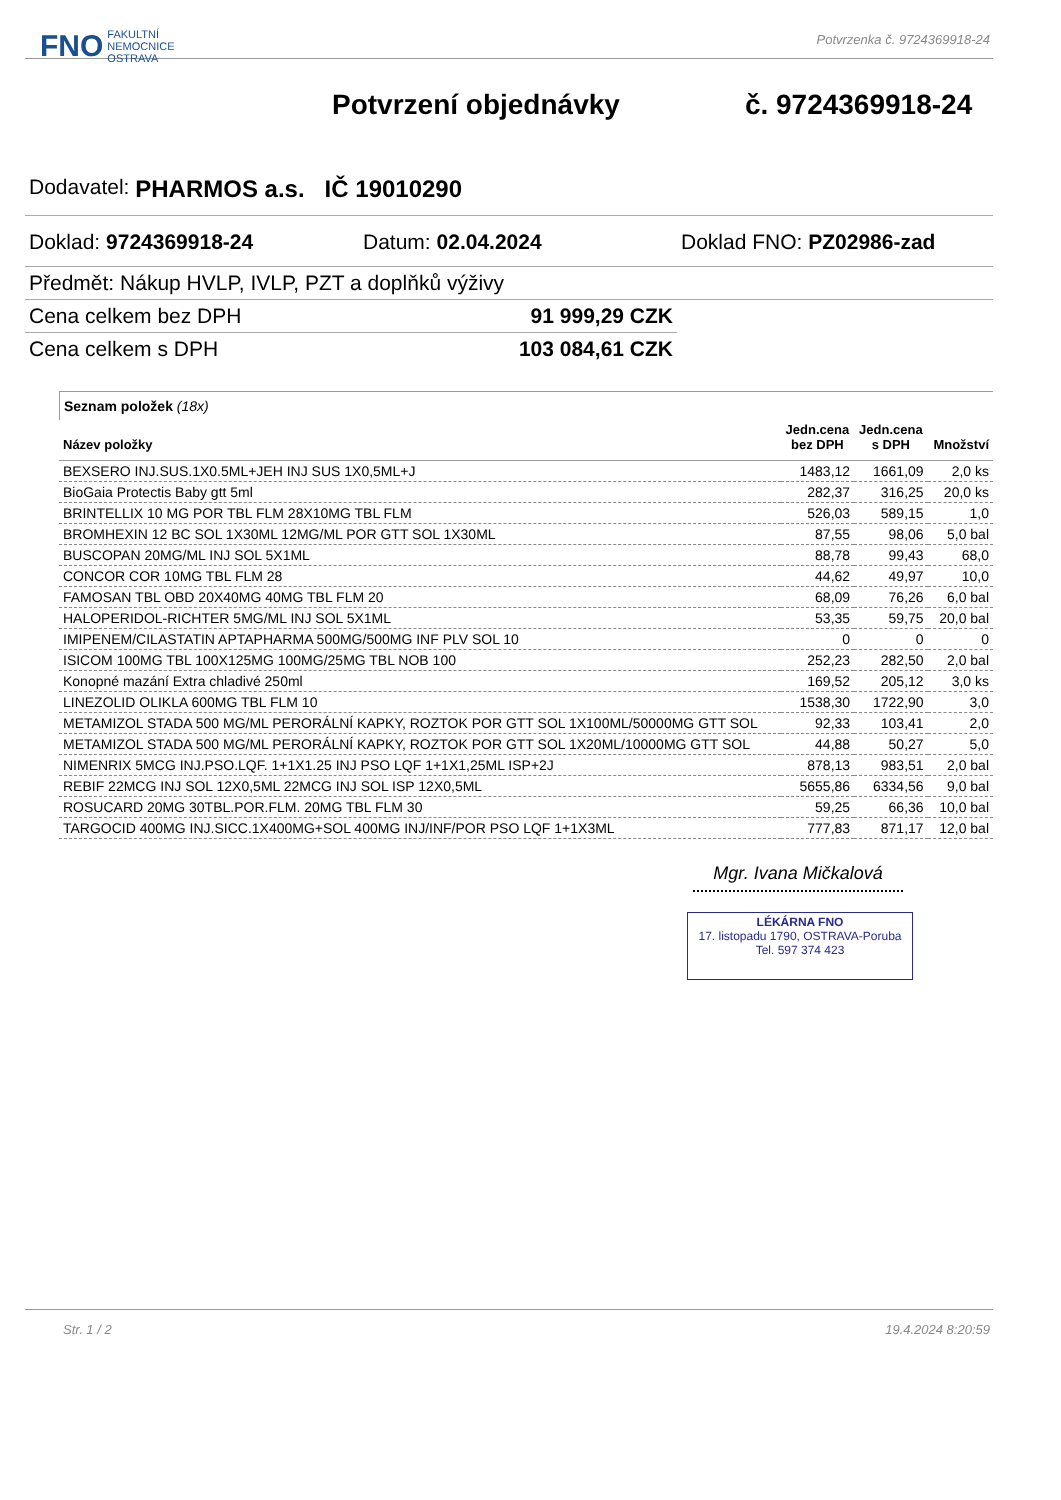FNO FAKULTNÍ
NEMOCNICE
OSTRAVA
Potvrzenka č. 9724369918-24
Potvrzení objednávky č. 9724369918-24
Dodavatel: PHARMOS a.s. IČ 19010290
Doklad: 9724369918-24 Datum: 02.04.2024 Doklad FNO: PZ02986-zad
Předmět: Nákup HVLP, IVLP, PZT a doplňků výživy
Cena celkem bez DPH 91 999,29 CZK
Cena celkem s DPH 103 084,61 CZK
Seznam položek (18x)
| Název položky | Jedn.cena bez DPH | Jedn.cena s DPH | Množství |
| --- | --- | --- | --- |
| BEXSERO INJ.SUS.1X0.5ML+JEH INJ SUS 1X0,5ML+J | 1483,12 | 1661,09 | 2,0 ks |
| BioGaia Protectis Baby gtt 5ml | 282,37 | 316,25 | 20,0 ks |
| BRINTELLIX 10 MG POR TBL FLM 28X10MG TBL FLM | 526,03 | 589,15 | 1,0 |
| BROMHEXIN 12 BC SOL 1X30ML 12MG/ML POR GTT SOL 1X30ML | 87,55 | 98,06 | 5,0 bal |
| BUSCOPAN 20MG/ML INJ SOL 5X1ML | 88,78 | 99,43 | 68,0 |
| CONCOR COR 10MG TBL FLM 28 | 44,62 | 49,97 | 10,0 |
| FAMOSAN TBL OBD 20X40MG 40MG TBL FLM 20 | 68,09 | 76,26 | 6,0 bal |
| HALOPERIDOL-RICHTER 5MG/ML INJ SOL 5X1ML | 53,35 | 59,75 | 20,0 bal |
| IMIPENEM/CILASTATIN APTAPHARMA 500MG/500MG INF PLV SOL 10 | 0 | 0 | 0 |
| ISICOM 100MG TBL 100X125MG 100MG/25MG TBL NOB 100 | 252,23 | 282,50 | 2,0 bal |
| Konopné mazání Extra chladivé 250ml | 169,52 | 205,12 | 3,0 ks |
| LINEZOLID OLIKLA 600MG TBL FLM 10 | 1538,30 | 1722,90 | 3,0 |
| METAMIZOL STADA 500 MG/ML PERORÁLNÍ KAPKY, ROZTOK POR GTT SOL 1X100ML/50000MG GTT SOL | 92,33 | 103,41 | 2,0 |
| METAMIZOL STADA 500 MG/ML PERORÁLNÍ KAPKY, ROZTOK POR GTT SOL 1X20ML/10000MG GTT SOL | 44,88 | 50,27 | 5,0 |
| NIMENRIX 5MCG INJ.PSO.LQF. 1+1X1.25 INJ PSO LQF 1+1X1,25ML ISP+2J | 878,13 | 983,51 | 2,0 bal |
| REBIF 22MCG INJ SOL 12X0,5ML 22MCG INJ SOL ISP 12X0,5ML | 5655,86 | 6334,56 | 9,0 bal |
| ROSUCARD 20MG 30TBL.POR.FLM. 20MG TBL FLM 30 | 59,25 | 66,36 | 10,0 bal |
| TARGOCID 400MG INJ.SICC.1X400MG+SOL 400MG INJ/INF/POR PSO LQF 1+1X3ML | 777,83 | 871,17 | 12,0 bal |
Mgr. Ivana Mičkalová
LÉKÁRNA FNO
17. listopadu 1790, OSTRAVA-Poruba
Tel. 597 374 423
Str. 1 / 2 19.4.2024 8:20:59